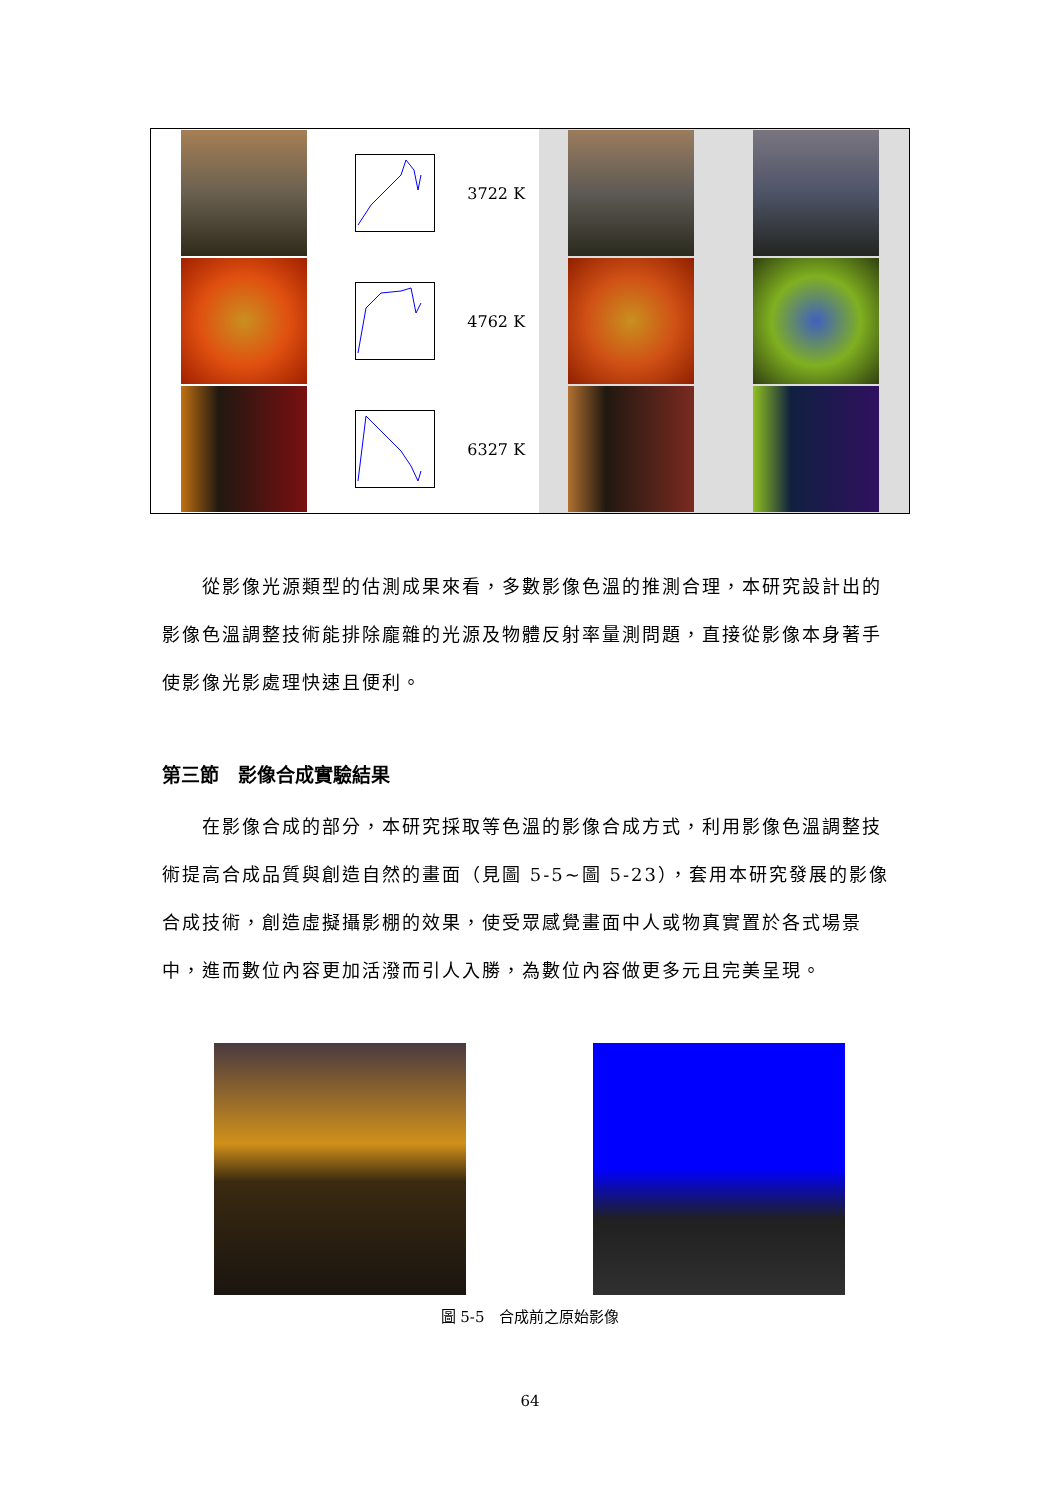| | | 3722 K | | |
| | | 4762 K | | |
| | | 6327 K | | |
　　從影像光源類型的估測成果來看，多數影像色溫的推測合理，本研究設計出的影像色溫調整技術能排除龐雜的光源及物體反射率量測問題，直接從影像本身著手使影像光影處理快速且便利。
第三節　影像合成實驗結果
　　在影像合成的部分，本研究採取等色溫的影像合成方式，利用影像色溫調整技術提高合成品質與創造自然的畫面（見圖 5-5~圖 5-23），套用本研究發展的影像合成技術，創造虛擬攝影棚的效果，使受眾感覺畫面中人或物真實置於各式場景中，進而數位內容更加活潑而引人入勝，為數位內容做更多元且完美呈現。
圖 5-5　合成前之原始影像
64